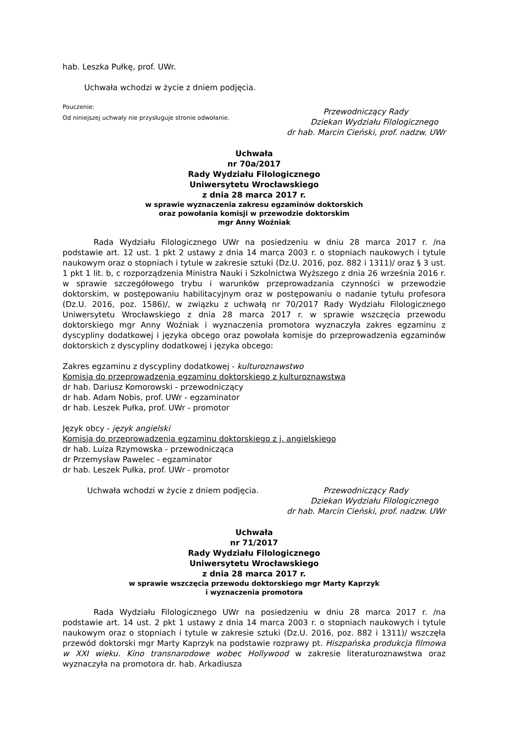hab. Leszka Pułkę, prof. UWr.
Uchwała wchodzi w życie z dniem podjęcia.
Pouczenie:
Od niniejszej uchwały nie przysługuje stronie odwołanie.
Przewodniczący Rady
Dziekan Wydziału Filologicznego
dr hab. Marcin Cieński, prof. nadzw. UWr
Uchwała
nr 70a/2017
Rady Wydziału Filologicznego
Uniwersytetu Wrocławskiego
z dnia 28 marca 2017 r.
w sprawie wyznaczenia zakresu egzaminów doktorskich
oraz powołania komisji w przewodzie doktorskim
mgr Anny Woźniak
Rada Wydziału Filologicznego UWr na posiedzeniu w dniu 28 marca 2017 r. /na podstawie art. 12 ust. 1 pkt 2 ustawy z dnia 14 marca 2003 r. o stopniach naukowych i tytule naukowym oraz o stopniach i tytule w zakresie sztuki (Dz.U. 2016, poz. 882 i 1311)/ oraz § 3 ust. 1 pkt 1 lit. b, c rozporządzenia Ministra Nauki i Szkolnictwa Wyższego z dnia 26 września 2016 r. w sprawie szczegółowego trybu i warunków przeprowadzania czynności w przewodzie doktorskim, w postępowaniu habilitacyjnym oraz w postępowaniu o nadanie tytułu profesora (Dz.U. 2016, poz. 1586)/, w związku z uchwałą nr 70/2017 Rady Wydziału Filologicznego Uniwersytetu Wrocławskiego z dnia 28 marca 2017 r. w sprawie wszczęcia przewodu doktorskiego mgr Anny Woźniak i wyznaczenia promotora wyznaczyła zakres egzaminu z dyscypliny dodatkowej i języka obcego oraz powołała komisje do przeprowadzenia egzaminów doktorskich z dyscypliny dodatkowej i języka obcego:
Zakres egzaminu z dyscypliny dodatkowej - kulturoznawstwo
Komisja do przeprowadzenia egzaminu doktorskiego z kulturoznawstwa
dr hab. Dariusz Komorowski - przewodniczący
dr hab. Adam Nobis, prof. UWr - egzaminator
dr hab. Leszek Pułka, prof. UWr - promotor
Język obcy - język angielski
Komisja do przeprowadzenia egzaminu doktorskiego z j. angielskiego
dr hab. Luiza Rzymowska - przewodnicząca
dr Przemysław Pawelec - egzaminator
dr hab. Leszek Pułka, prof. UWr - promotor
Uchwała wchodzi w życie z dniem podjęcia.
Przewodniczący Rady
Dziekan Wydziału Filologicznego
dr hab. Marcin Cieński, prof. nadzw. UWr
Uchwała
nr 71/2017
Rady Wydziału Filologicznego
Uniwersytetu Wrocławskiego
z dnia 28 marca 2017 r.
w sprawie wszczęcia przewodu doktorskiego mgr Marty Kaprzyk
i wyznaczenia promotora
Rada Wydziału Filologicznego UWr na posiedzeniu w dniu 28 marca 2017 r. /na podstawie art. 14 ust. 2 pkt 1 ustawy z dnia 14 marca 2003 r. o stopniach naukowych i tytule naukowym oraz o stopniach i tytule w zakresie sztuki (Dz.U. 2016, poz. 882 i 1311)/ wszczęła przewód doktorski mgr Marty Kaprzyk na podstawie rozprawy pt. Hiszpańska produkcja filmowa w XXI wieku. Kino transnarodowe wobec Hollywood w zakresie literaturoznawstwa oraz wyznaczyła na promotora dr. hab. Arkadiusza